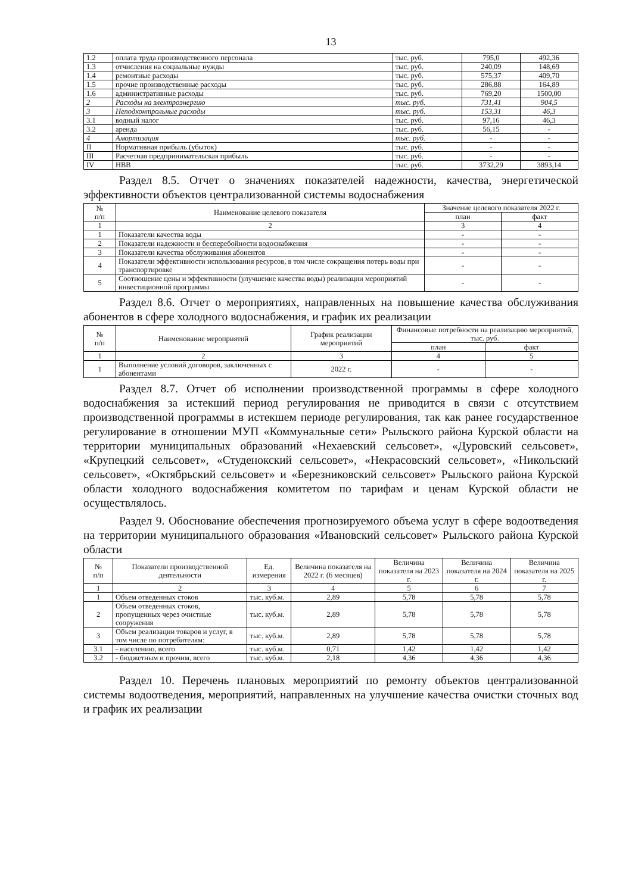13
| 1.2 | оплата труда производственного персонала | тыс. руб. | 795,0 | 492,36 |
| 1.3 | отчисления на социальные нужды | тыс. руб. | 240,09 | 148,69 |
| 1.4 | ремонтные расходы | тыс. руб. | 575,37 | 409,70 |
| 1.5 | прочие производственные расходы | тыс. руб. | 286,88 | 164,89 |
| 1.6 | административные расходы | тыс. руб. | 769,20 | 1500,00 |
| 2 | Расходы на электроэнергию | тыс. руб. | 731,41 | 904,5 |
| 3 | Неподконтрольные расходы | тыс. руб. | 153,31 | 46,3 |
| 3.1 | водный налог | тыс. руб. | 97,16 | 46,3 |
| 3.2 | аренда | тыс. руб. | 56,15 | - |
| 4 | Амортизация | тыс. руб. | - | - |
| II | Нормативная прибыль (убыток) | тыс. руб. | - | - |
| III | Расчетная предпринимательская прибыль | тыс. руб. | - | - |
| IV | НВВ | тыс. руб. | 3732,29 | 3893,14 |
Раздел 8.5. Отчет о значениях показателей надежности, качества, энергетической эффективности объектов централизованной системы водоснабжения
| № п/п | Наименование целевого показателя | Значение целевого показателя 2022 г. | |
| --- | --- | --- | --- |
| | | план | факт |
| 1 | 2 | 3 | 4 |
| 1 | Показатели качества воды | - | - |
| 2 | Показатели надежности и бесперебойности водоснабжения | - | - |
| 3 | Показатели качества обслуживания абонентов | - | - |
| 4 | Показатели эффективности использования ресурсов, в том числе сокращения потерь воды при транспортировке | - | - |
| 5 | Соотношение цены и эффективности (улучшение качества воды) реализации мероприятий инвестиционной программы | - | - |
Раздел 8.6. Отчет о мероприятиях, направленных на повышение качества обслуживания абонентов в сфере холодного водоснабжения, и график их реализации
| № п/п | Наименование мероприятий | График реализации мероприятий | Финансовые потребности на реализацию мероприятий, тыс. руб. | |
| --- | --- | --- | --- | --- |
| | | | план | факт |
| 1 | 2 | 3 | 4 | 5 |
| 1 | Выполнение условий договоров, заключенных с абонентами | 2022 г. | - | - |
Раздел 8.7. Отчет об исполнении производственной программы в сфере холодного водоснабжения за истекший период регулирования не приводится в связи с отсутствием производственной программы в истекшем периоде регулирования, так как ранее государственное регулирование в отношении МУП «Коммунальные сети» Рыльского района Курской области на территории муниципальных образований «Нехаевский сельсовет», «Дуровский сельсовет», «Крупецкий сельсовет», «Студенокский сельсовет», «Некрасовский сельсовет», «Никольский сельсовет», «Октябрьский сельсовет» и «Березниковский сельсовет» Рыльского района Курской области холодного водоснабжения комитетом по тарифам и ценам Курской области не осуществлялось.
Раздел 9. Обоснование обеспечения прогнозируемого объема услуг в сфере водоотведения на территории муниципального образования «Ивановский сельсовет» Рыльского района Курской области
| № п/п | Показатели производственной деятельности | Ед. измерения | Величина показателя на 2022 г. (6 месяцев) | Величина показателя на 2023 г. | Величина показателя на 2024 г. | Величина показателя на 2025 г. |
| --- | --- | --- | --- | --- | --- | --- |
| 1 | 2 | 3 | 4 | 5 | 6 | 7 |
| 1 | Объем отведенных стоков | тыс. куб.м. | 2,89 | 5,78 | 5,78 | 5,78 |
| 2 | Объем отведенных стоков, пропущенных через очистные сооружения | тыс. куб.м. | 2,89 | 5,78 | 5,78 | 5,78 |
| 3 | Объем реализации товаров и услуг, в том числе по потребителям: | тыс. куб.м. | 2,89 | 5,78 | 5,78 | 5,78 |
| 3.1 | - населению, всего | тыс. куб.м. | 0,71 | 1,42 | 1,42 | 1,42 |
| 3.2 | - бюджетным и прочим, всего | тыс. куб.м. | 2,18 | 4,36 | 4,36 | 4,36 |
Раздел 10. Перечень плановых мероприятий по ремонту объектов централизованной системы водоотведения, мероприятий, направленных на улучшение качества очистки сточных вод и график их реализации